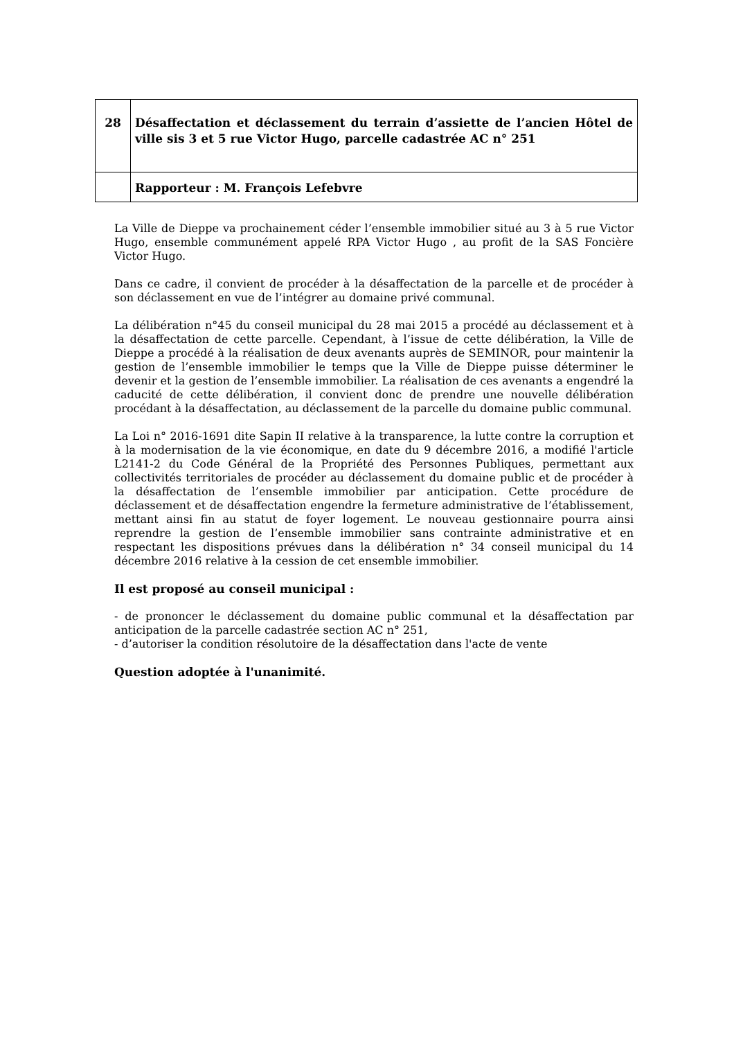| 28 | Désaffectation et déclassement du terrain d’assiette de l’ancien Hôtel de ville sis 3 et 5 rue Victor Hugo, parcelle cadastrée AC n° 251 |
| | Rapporteur : M. François Lefebvre |
La Ville de Dieppe va prochainement céder l’ensemble immobilier situé au 3 à 5 rue Victor Hugo, ensemble communément appelé RPA Victor Hugo , au profit de la SAS Foncière Victor Hugo.
Dans ce cadre, il convient de procéder à la désaffectation de la parcelle et de procéder à son déclassement en vue de l’intégrer au domaine privé communal.
La délibération n°45 du conseil municipal du 28 mai 2015 a procédé au déclassement et à la désaffectation de cette parcelle. Cependant, à l’issue de cette délibération, la Ville de Dieppe a procédé à la réalisation de deux avenants auprès de SEMINOR, pour maintenir la gestion de l’ensemble immobilier le temps que la Ville de Dieppe puisse déterminer le devenir et la gestion de l’ensemble immobilier. La réalisation de ces avenants a engendré la caducité de cette délibération, il convient donc de prendre une nouvelle délibération procédant à la désaffectation, au déclassement de la parcelle du domaine public communal.
La Loi n° 2016-1691 dite Sapin II relative à la transparence, la lutte contre la corruption et à la modernisation de la vie économique, en date du 9 décembre 2016, a modifié l'article L2141-2 du Code Général de la Propriété des Personnes Publiques, permettant aux collectivités territoriales de procéder au déclassement du domaine public et de procéder à la désaffectation de l’ensemble immobilier par anticipation. Cette procédure de déclassement et de désaffectation engendre la fermeture administrative de l’établissement, mettant ainsi fin au statut de foyer logement. Le nouveau gestionnaire pourra ainsi reprendre la gestion de l’ensemble immobilier sans contrainte administrative et en respectant les dispositions prévues dans la délibération n° 34 conseil municipal du 14 décembre 2016 relative à la cession de cet ensemble immobilier.
Il est proposé au conseil municipal :
- de prononcer le déclassement du domaine public communal et la désaffectation par anticipation de la parcelle cadastrée section AC n° 251,
- d’autoriser la condition résolutoire de la désaffectation dans l'acte de vente
Question adoptée à l'unanimité.